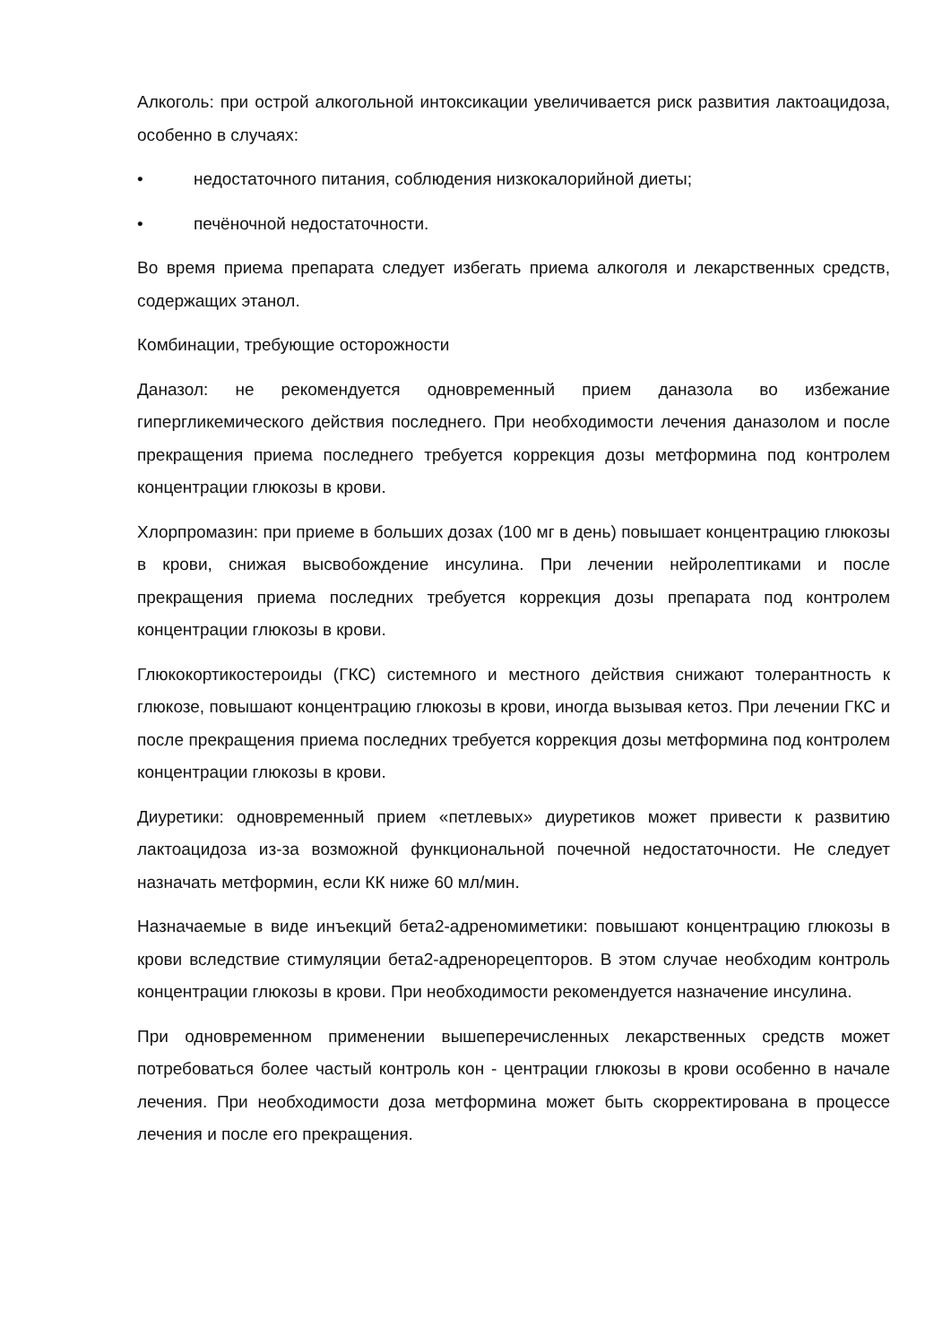Алкоголь: при острой алкогольной интоксикации увеличивается риск развития лактоацидоза, особенно в случаях:
• недостаточного питания, соблюдения низкокалорийной диеты;
• печёночной недостаточности.
Во время приема препарата следует избегать приема алкоголя и лекарственных средств, содержащих этанол.
Комбинации, требующие осторожности
Даназол: не рекомендуется одновременный прием даназола во избежание гипергликемического действия последнего. При необходимости лечения даназолом и после прекращения приема последнего требуется коррекция дозы метформина под контролем концентрации глюкозы в крови.
Хлорпромазин: при приеме в больших дозах (100 мг в день) повышает концентрацию глюкозы в крови, снижая высвобождение инсулина. При лечении нейролептиками и после прекращения приема последних требуется коррекция дозы препарата под контролем концентрации глюкозы в крови.
Глюкокортикостероиды (ГКС) системного и местного действия снижают толерантность к глюкозе, повышают концентрацию глюкозы в крови, иногда вызывая кетоз. При лечении ГКС и после прекращения приема последних требуется коррекция дозы метформина под контролем концентрации глюкозы в крови.
Диуретики: одновременный прием «петлевых» диуретиков может привести к развитию лактоацидоза из-за возможной функциональной почечной недостаточности. Не следует назначать метформин, если КК ниже 60 мл/мин.
Назначаемые в виде инъекций бета2-адреномиметики: повышают концентрацию глюкозы в крови вследствие стимуляции бета2-адренорецепторов. В этом случае необходим контроль концентрации глюкозы в крови. При необходимости рекомендуется назначение инсулина.
При одновременном применении вышеперечисленных лекарственных средств может потребоваться более частый контроль кон - центрации глюкозы в крови особенно в начале лечения. При необходимости доза метформина может быть скорректирована в процессе лечения и после его прекращения.